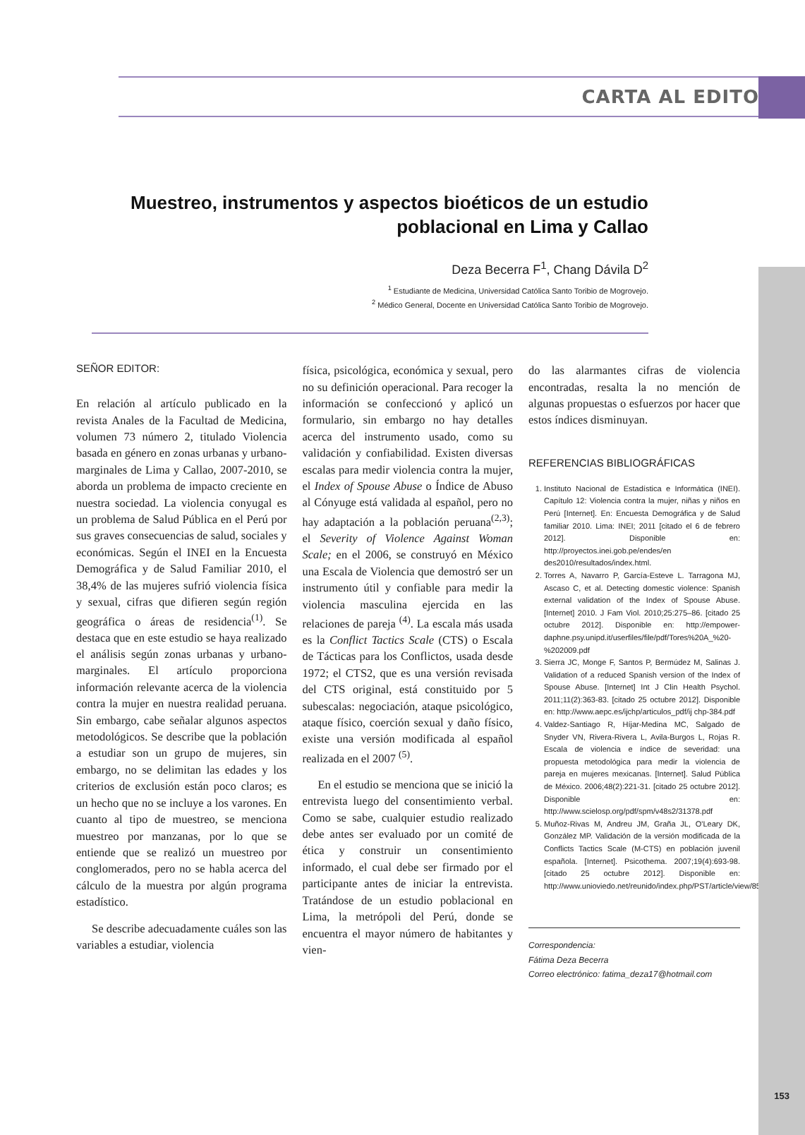CARTA AL EDITOR
Muestreo, instrumentos y aspectos bioéticos de un estudio poblacional en Lima y Callao
Deza Becerra F<sup>1</sup>, Chang Dávila D<sup>2</sup>
<sup>1</sup> Estudiante de Medicina, Universidad Católica Santo Toribio de Mogrovejo.
<sup>2</sup> Médico General, Docente en Universidad Católica Santo Toribio de Mogrovejo.
SEÑOR EDITOR:
En relación al artículo publicado en la revista Anales de la Facultad de Medicina, volumen 73 número 2, titulado Violencia basada en género en zonas urbanas y urbano- marginales de Lima y Callao, 2007-2010, se aborda un problema de impacto creciente en nuestra sociedad. La violencia conyugal es un problema de Salud Pública en el Perú por sus graves consecuencias de salud, sociales y económicas. Según el INEI en la Encuesta Demográfica y de Salud Familiar 2010, el 38,4% de las mujeres sufrió violencia física y sexual, cifras que difieren según región geográfica o áreas de residencia<sup>(1)</sup>. Se destaca que en este estudio se haya realizado el análisis según zonas urbanas y urbano- marginales. El artículo proporciona información relevante acerca de la violencia contra la mujer en nuestra realidad peruana. Sin embargo, cabe señalar algunos aspectos metodológicos. Se describe que la población a estudiar son un grupo de mujeres, sin embargo, no se delimitan las edades y los criterios de exclusión están poco claros; es un hecho que no se incluye a los varones. En cuanto al tipo de muestreo, se menciona muestreo por manzanas, por lo que se entiende que se realizó un muestreo por conglomerados, pero no se habla acerca del cálculo de la muestra por algún programa estadístico.
Se describe adecuadamente cuáles son las variables a estudiar, violencia
física, psicológica, económica y sexual, pero no su definición operacional. Para recoger la información se confeccionó y aplicó un formulario, sin embargo no hay detalles acerca del instrumento usado, como su validación y confiabilidad. Existen diversas escalas para medir violencia contra la mujer, el Index of Spouse Abuse o Índice de Abuso al Cónyuge está validada al español, pero no hay adaptación a la población peruana<sup>(2,3)</sup>; el Severity of Violence Against Woman Scale; en el 2006, se construyó en México una Escala de Violencia que demostró ser un instrumento útil y confiable para medir la violencia masculina ejercida en las relaciones de pareja <sup>(4)</sup>. La escala más usada es la Conflict Tactics Scale (CTS) o Escala de Tácticas para los Conflictos, usada desde 1972; el CTS2, que es una versión revisada del CTS original, está constituido por 5 subescalas: negociación, ataque psicológico, ataque físico, coerción sexual y daño físico, existe una versión modificada al español realizada en el 2007 <sup>(5)</sup>.
En el estudio se menciona que se inició la entrevista luego del consentimiento verbal. Como se sabe, cualquier estudio realizado debe antes ser evaluado por un comité de ética y construir un consentimiento informado, el cual debe ser firmado por el participante antes de iniciar la entrevista. Tratándose de un estudio poblacional en Lima, la metrópoli del Perú, donde se encuentra el mayor número de habitantes y vien-
do las alarmantes cifras de violencia encontradas, resalta la no mención de algunas propuestas o esfuerzos por hacer que estos índices disminuyan.
REFERENCIAS BIBLIOGRÁFICAS
1. Instituto Nacional de Estadística e Informática (INEI). Capítulo 12: Violencia contra la mujer, niñas y niños en Perú [Internet]. En: Encuesta Demográfica y de Salud familiar 2010. Lima: INEI; 2011 [citado el 6 de febrero 2012]. Disponible en: http://proyectos.inei.gob.pe/endes/en des2010/resultados/index.html.
2. Torres A, Navarro P, García-Esteve L. Tarragona MJ, Ascaso C, et al. Detecting domestic violence: Spanish external validation of the Index of Spouse Abuse. [Internet] 2010. J Fam Viol. 2010;25:275–86. [citado 25 octubre 2012]. Disponible en: http://empower- daphne.psy.unipd.it/userfiles/file/pdf/Tores%20A_%20-%202009.pdf
3. Sierra JC, Monge F, Santos P, Bermúdez M, Salinas J. Validation of a reduced Spanish version of the Index of Spouse Abuse. [Internet] Int J Clin Health Psychol. 2011;11(2):363-83. [citado 25 octubre 2012]. Disponible en: http://www.aepc.es/ijchp/articulos_pdf/ij chp-384.pdf
4. Valdez-Santiago R, Híjar-Medina MC, Salgado de Snyder VN, Rivera-Rivera L, Avila-Burgos L, Rojas R. Escala de violencia e índice de severidad: una propuesta metodológica para medir la violencia de pareja en mujeres mexicanas. [Internet]. Salud Pública de México. 2006;48(2):221-31. [citado 25 octubre 2012]. Disponible en: http://www.scielosp.org/pdf/spm/v48s2/31378.pdf
5. Muñoz-Rivas M, Andreu JM, Graña JL, O'Leary DK, González MP. Validación de la versión modificada de la Conflicts Tactics Scale (M-CTS) en población juvenil española. [Internet]. Psicothema. 2007;19(4):693-98. [citado 25 octubre 2012]. Disponible en: http://www.unioviedo.net/reunido/index.php/PST/article/view/8537/8401
Correspondencia:
Fátima Deza Becerra
Correo electrónico: fatima_deza17@hotmail.com
153